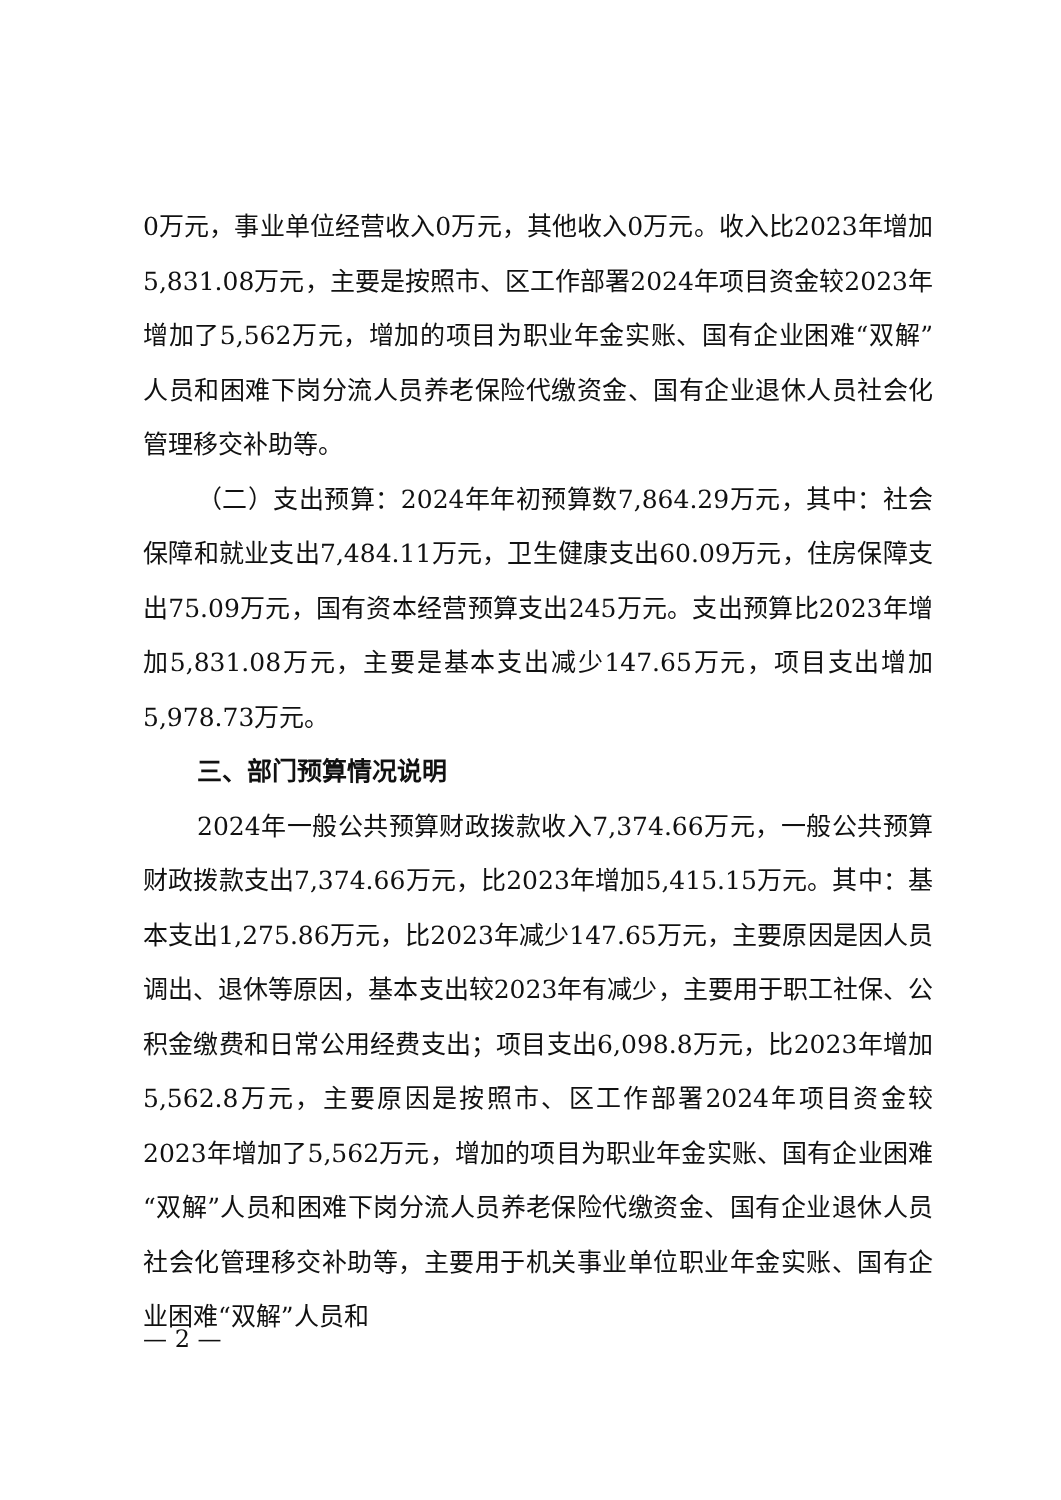0万元，事业单位经营收入0万元，其他收入0万元。收入比2023年增加5,831.08万元，主要是按照市、区工作部署2024年项目资金较2023年增加了5,562万元，增加的项目为职业年金实账、国有企业困难“双解”人员和困难下岗分流人员养老保险代缴资金、国有企业退休人员社会化管理移交补助等。
（二）支出预算：2024年年初预算数7,864.29万元，其中：社会保障和就业支出7,484.11万元，卫生健康支出60.09万元，住房保障支出75.09万元，国有资本经营预算支出245万元。支出预算比2023年增加5,831.08万元，主要是基本支出减少147.65万元，项目支出增加5,978.73万元。
三、部门预算情况说明
2024年一般公共预算财政拨款收入7,374.66万元，一般公共预算财政拨款支出7,374.66万元，比2023年增加5,415.15万元。其中：基本支出1,275.86万元，比2023年减少147.65万元，主要原因是因人员调出、退休等原因，基本支出较2023年有减少，主要用于职工社保、公积金缴费和日常公用经费支出；项目支出6,098.8万元，比2023年增加5,562.8万元，主要原因是按照市、区工作部署2024年项目资金较2023年增加了5,562万元，增加的项目为职业年金实账、国有企业困难“双解”人员和困难下岗分流人员养老保险代缴资金、国有企业退休人员社会化管理移交补助等，主要用于机关事业单位职业年金实账、国有企业困难“双解”人员和
— 2 —